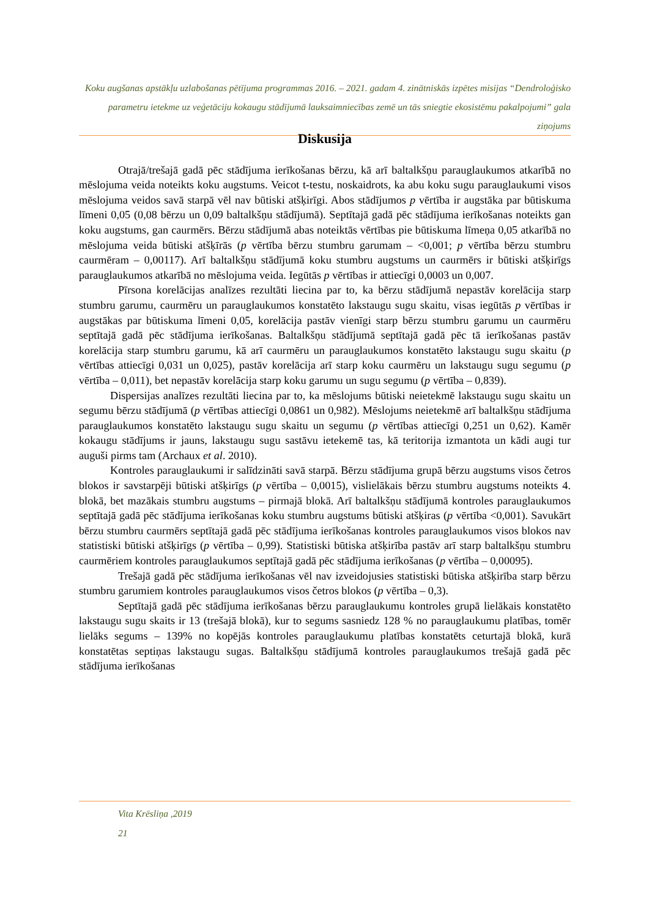Koku augšanas apstākļu uzlabošanas pētījuma programmas 2016. – 2021. gadam 4. zinātniskās izpētes misijas “Dendroloģisko parametru ietekme uz veģetāciju kokaugu stādījumā lauksaimniecības zemē un tās sniegtie ekosistēmu pakalpojumi” gala ziņojums
Diskusija
Otrajā/trešajā gadā pēc stādījuma ierīkošanas bērzu, kā arī baltalkšņu parauglaukumos atkarībā no mēslojuma veida noteikts koku augstums. Veicot t-testu, noskaidrots, ka abu koku sugu parauglaukumi visos mēslojuma veidos savā starpā vēl nav būtiski atšķirīgi. Abos stādījumos p vērtība ir augstāka par būtiskuma līmeni 0,05 (0,08 bērzu un 0,09 baltalkšņu stādījumā). Septītajā gadā pēc stādījuma ierīkošanas noteikts gan koku augstums, gan caurmērs. Bērzu stādījumā abas noteiktās vērtības pie būtiskuma līmeņa 0,05 atkarībā no mēslojuma veida būtiski atšķīrās (p vērtība bērzu stumbru garumam – <0,001; p vērtība bērzu stumbru caurmēram – 0,00117). Arī baltalkšņu stādījumā koku stumbru augstums un caurmērs ir būtiski atšķirīgs parauglaukumos atkarībā no mēslojuma veida. Iegūtās p vērtības ir attiecīgi 0,0003 un 0,007.
Pīrsona korelācijas analīzes rezultāti liecina par to, ka bērzu stādījumā nepastāv korelācija starp stumbru garumu, caurmēru un parauglaukumos konstatēto lakstaugu sugu skaitu, visas iegūtās p vērtības ir augstākas par būtiskuma līmeni 0,05, korelācija pastāv vienīgi starp bērzu stumbru garumu un caurmēru septītajā gadā pēc stādījuma ierīkošanas. Baltalkšņu stādījumā septītajā gadā pēc tā ierīkošanas pastāv korelācija starp stumbru garumu, kā arī caurmēru un parauglaukumos konstatēto lakstaugu sugu skaitu (p vērtības attiecīgi 0,031 un 0,025), pastāv korelācija arī starp koku caurmēru un lakstaugu sugu segumu (p vērtība – 0,011), bet nepastāv korelācija starp koku garumu un sugu segumu (p vērtība – 0,839).
Dispersijas analīzes rezultāti liecina par to, ka mēslojums būtiski neietekmē lakstaugu sugu skaitu un segumu bērzu stādījumā (p vērtības attiecīgi 0,0861 un 0,982). Mēslojums neietekmē arī baltalkšņu stādījuma parauglaukumos konstatēto lakstaugu sugu skaitu un segumu (p vērtības attiecīgi 0,251 un 0,62). Kamēr kokaugu stādījums ir jauns, lakstaugu sugu sastāvu ietekemē tas, kā teritorija izmantota un kādi augi tur auguši pirms tam (Archaux et al. 2010).
Kontroles parauglaukumi ir salīdzināti savā starpā. Bērzu stādījuma grupā bērzu augstums visos četros blokos ir savstarpēji būtiski atšķirīgs (p vērtība – 0,0015), vislielākais bērzu stumbru augstums noteikts 4. blokā, bet mazākais stumbru augstums – pirmajā blokā. Arī baltalkšņu stādījumā kontroles parauglaukumos septītajā gadā pēc stādījuma ierīkošanas koku stumbru augstums būtiski atšķiras (p vērtība <0,001). Savukārt bērzu stumbru caurmērs septītajā gadā pēc stādījuma ierīkošanas kontroles parauglaukumos visos blokos nav statistiski būtiski atšķirīgs (p vērtība – 0,99). Statistiski būtiska atšķirība pastāv arī starp baltalkšņu stumbru caurmēriem kontroles parauglaukumos septītajā gadā pēc stādījuma ierīkošanas (p vērtība – 0,00095).
Trešajā gadā pēc stādījuma ierīkošanas vēl nav izveidojusies statistiski būtiska atšķirība starp bērzu stumbru garumiem kontroles parauglaukumos visos četros blokos (p vērtība – 0,3).
Septītajā gadā pēc stādījuma ierīkošanas bērzu parauglaukumu kontroles grupā lielākais konstatēto lakstaugu sugu skaits ir 13 (trešajā blokā), kur to segums sasniedz 128 % no parauglaukumu platības, tomēr lielāks segums – 139% no kopējās kontroles parauglaukumu platības konstatēts ceturtajā blokā, kurā konstatētas septiņas lakstaugu sugas. Baltalkšņu stādījumā kontroles parauglaukumos trešajā gadā pēc stādījuma ierīkošanas
Vita Krēsliņa ,2019
21